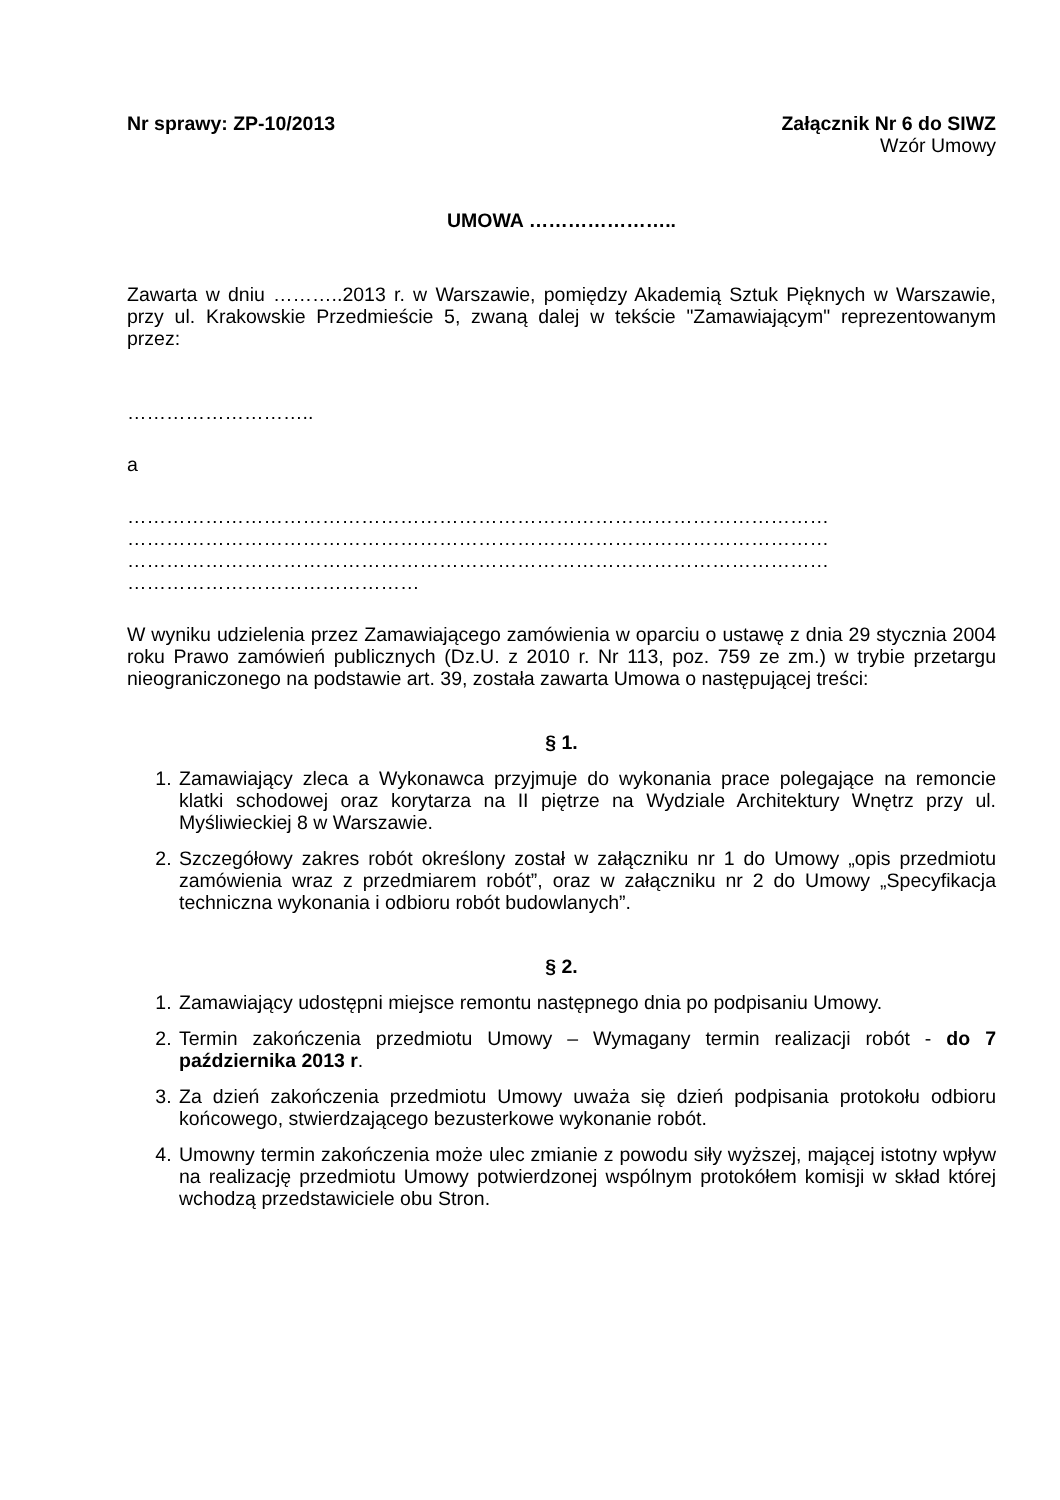Nr sprawy: ZP-10/2013 Załącznik Nr 6 do SIWZ
Wzór Umowy
UMOWA …………………..
Zawarta w dniu ………..2013 r. w Warszawie, pomiędzy Akademią Sztuk Pięknych w Warszawie, przy ul. Krakowskie Przedmieście 5, zwaną dalej w tekście "Zamawiającym" reprezentowanym przez:
………………………..
a
……………………………………………………………………………………………… ……………………………………………………………………………………………… ……………………………………………………………………………………………… ………………………………………
W wyniku udzielenia przez Zamawiającego zamówienia w oparciu o ustawę z dnia 29 stycznia 2004 roku Prawo zamówień publicznych (Dz.U. z 2010 r. Nr 113, poz. 759 ze zm.) w trybie przetargu nieograniczonego na podstawie art. 39, została zawarta Umowa o następującej treści:
§ 1.
1. Zamawiający zleca a Wykonawca przyjmuje do wykonania prace polegające na remoncie klatki schodowej oraz korytarza na II piętrze na Wydziale Architektury Wnętrz przy ul. Myśliwieckiej 8 w Warszawie.
2. Szczegółowy zakres robót określony został w załączniku nr 1 do Umowy „opis przedmiotu zamówienia wraz z przedmiarem robót”, oraz w załączniku nr 2 do Umowy „Specyfikacja techniczna wykonania i odbioru robót budowlanych”.
§ 2.
1. Zamawiający udostępni miejsce remontu następnego dnia po podpisaniu Umowy.
2. Termin zakończenia przedmiotu Umowy – Wymagany termin realizacji robót - do 7 października 2013 r.
3. Za dzień zakończenia przedmiotu Umowy uważa się dzień podpisania protokołu odbioru końcowego, stwierdzającego bezusterkowe wykonanie robót.
4. Umowny termin zakończenia może ulec zmianie z powodu siły wyższej, mającej istotny wpływ na realizację przedmiotu Umowy potwierdzonej wspólnym protokółem komisji w skład której wchodzą przedstawiciele obu Stron.